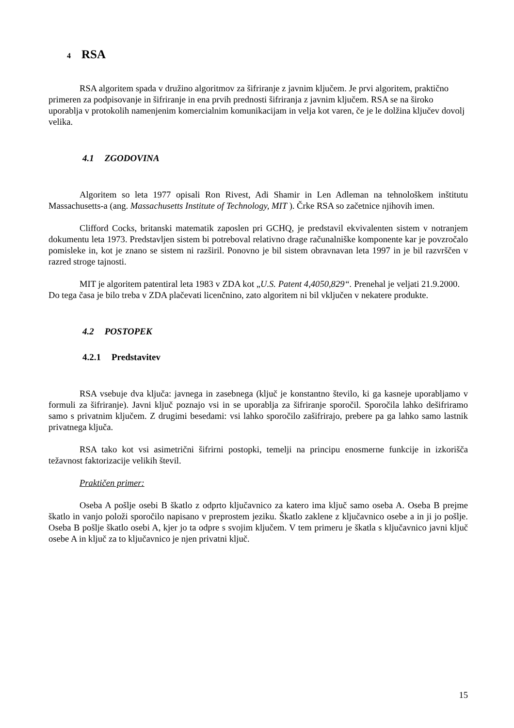4 RSA
RSA algoritem spada v družino algoritmov za šifriranje z javnim ključem. Je prvi algoritem, praktično primeren za podpisovanje in šifriranje in ena prvih prednosti šifriranja z javnim ključem. RSA se na široko uporablja v protokolih namenjenim komercialnim komunikacijam in velja kot varen, če je le dolžina ključev dovolj velika.
4.1 ZGODOVINA
Algoritem so leta 1977 opisali Ron Rivest, Adi Shamir in Len Adleman na tehnološkem inštitutu Massachusetts-a (ang. Massachusetts Institute of Technology, MIT ). Črke RSA so začetnice njihovih imen.
Clifford Cocks, britanski matematik zaposlen pri GCHQ, je predstavil ekvivalenten sistem v notranjem dokumentu leta 1973. Predstavljen sistem bi potreboval relativno drage računalniške komponente kar je povzročalo pomisleke in, kot je znano se sistem ni razširil. Ponovno je bil sistem obravnavan leta 1997 in je bil razvrščen v razred stroge tajnosti.
MIT je algoritem patentiral leta 1983 v ZDA kot „U.S. Patent 4,4050,829“. Prenehal je veljati 21.9.2000. Do tega časa je bilo treba v ZDA plačevati licenčnino, zato algoritem ni bil vključen v nekatere produkte.
4.2 POSTOPEK
4.2.1 Predstavitev
RSA vsebuje dva ključa: javnega in zasebnega (ključ je konstantno število, ki ga kasneje uporabljamo v formuli za šifriranje). Javni ključ poznajo vsi in se uporablja za šifriranje sporočil. Sporočila lahko dešifriramo samo s privatnim ključem. Z drugimi besedami: vsi lahko sporočilo zašifrirajo, prebere pa ga lahko samo lastnik privatnega ključa.
RSA tako kot vsi asimetrični šifrirni postopki, temelji na principu enosmerne funkcije in izkorišča težavnost faktorizacije velikih števil.
Praktičen primer:
Oseba A pošlje osebi B škatlo z odprto ključavnico za katero ima ključ samo oseba A. Oseba B prejme škatlo in vanjo položi sporočilo napisano v preprostem jeziku. Škatlo zaklene z ključavnico osebe a in ji jo pošlje. Oseba B pošlje škatlo osebi A, kjer jo ta odpre s svojim ključem. V tem primeru je škatla s ključavnico javni ključ osebe A in ključ za to ključavnico je njen privatni ključ.
15